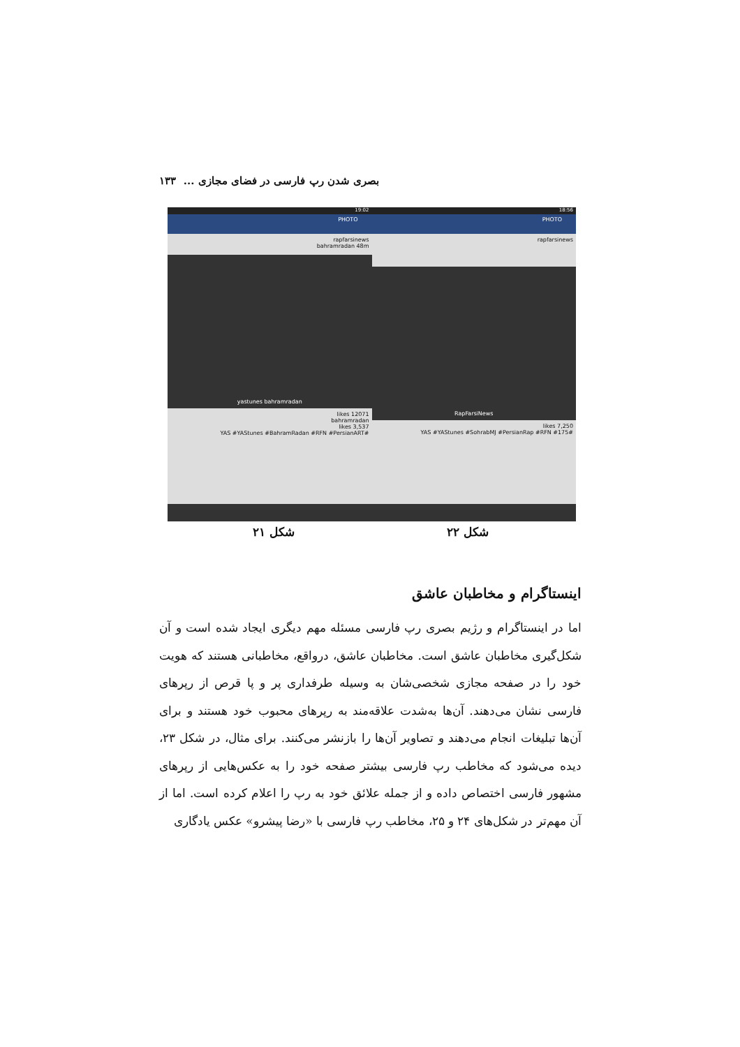بصری شدن رپ فارسی در فضای مجازی ... ۱۳۳
18:56
PHOTO
rapfarsinews
RapFarsiNews
7,250 likes
#YAS #YAStunes #SohrabMJ #PersianRap #RFN #175
19:02
PHOTO
rapfarsinews
bahramradan 48m
yastunes bahramradan
12071 likes
bahramradan
3,537 likes
#YAS #YAStunes #BahramRadan #RFN #PersianART
شکل ۲۲
شکل ۲۱
اینستاگرام و مخاطبان عاشق
اما در اینستاگرام و رژیم بصری رپ فارسی مسئله مهم دیگری ایجاد شده است و آن شکل‌گیری مخاطبان عاشق است. مخاطبان عاشق، درواقع، مخاطبانی هستند که هویت خود را در صفحه مجازی شخصی‌شان به وسیله طرفداری پر و پا قرص از رپرهای فارسی نشان می‌دهند. آن‌ها به‌شدت علاقه‌مند به رپرهای محبوب خود هستند و برای آن‌ها تبلیغات انجام می‌دهند و تصاویر آن‌ها را بازنشر می‌کنند. برای مثال، در شکل ۲۳، دیده می‌شود که مخاطب رپ فارسی بیشتر صفحه خود را به عکس‌هایی از رپرهای مشهور فارسی اختصاص داده و از جمله علائق خود به رپ را اعلام کرده است. اما از آن مهم‌تر در شکل‌های ۲۴ و ۲۵، مخاطب رپ فارسی با «رضا پیشرو» عکس یادگاری